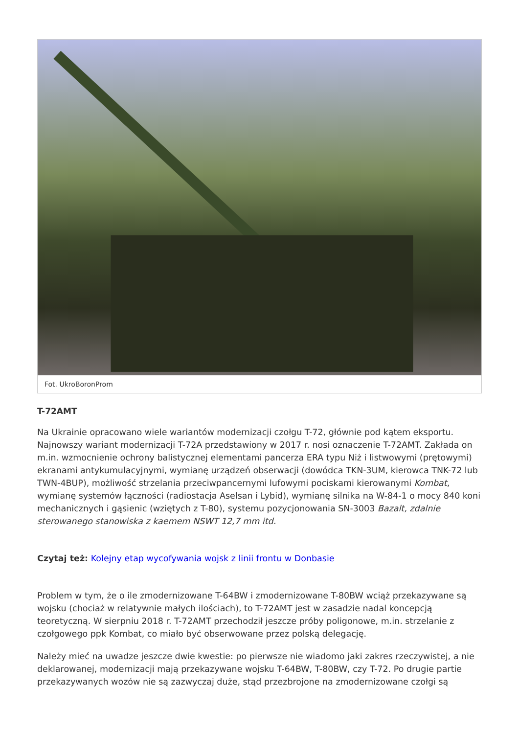Fot. UkroBoronProm
T-72AMT
Na Ukrainie opracowano wiele wariantów modernizacji czołgu T-72, głównie pod kątem eksportu. Najnowszy wariant modernizacji T-72A przedstawiony w 2017 r. nosi oznaczenie T-72AMT. Zakłada on m.in. wzmocnienie ochrony balistycznej elementami pancerza ERA typu Niż i listwowymi (prętowymi) ekranami antykumulacyjnymi, wymianę urządzeń obserwacji (dowódca TKN-3UM, kierowca TNK-72 lub TWN-4BUP), możliwość strzelania przeciwpancernymi lufowymi pociskami kierowanymi Kombat, wymianę systemów łączności (radiostacja Aselsan i Lybid), wymianę silnika na W-84-1 o mocy 840 koni mechanicznych i gąsienic (wziętych z T-80), systemu pozycjonowania SN-3003 Bazalt, zdalnie sterowanego stanowiska z kaemem NSWT 12,7 mm itd.
Czytaj też: Kolejny etap wycofywania wojsk z linii frontu w Donbasie
Problem w tym, że o ile zmodernizowane T-64BW i zmodernizowane T-80BW wciąż przekazywane są wojsku (chociaż w relatywnie małych ilościach), to T-72AMT jest w zasadzie nadal koncepcją teoretyczną. W sierpniu 2018 r. T-72AMT przechodził jeszcze próby poligonowe, m.in. strzelanie z czołgowego ppk Kombat, co miało być obserwowane przez polską delegację.
Należy mieć na uwadze jeszcze dwie kwestie: po pierwsze nie wiadomo jaki zakres rzeczywistej, a nie deklarowanej, modernizacji mają przekazywane wojsku T-64BW, T-80BW, czy T-72. Po drugie partie przekazywanych wozów nie są zazwyczaj duże, stąd przezbrojone na zmodernizowane czołgi są